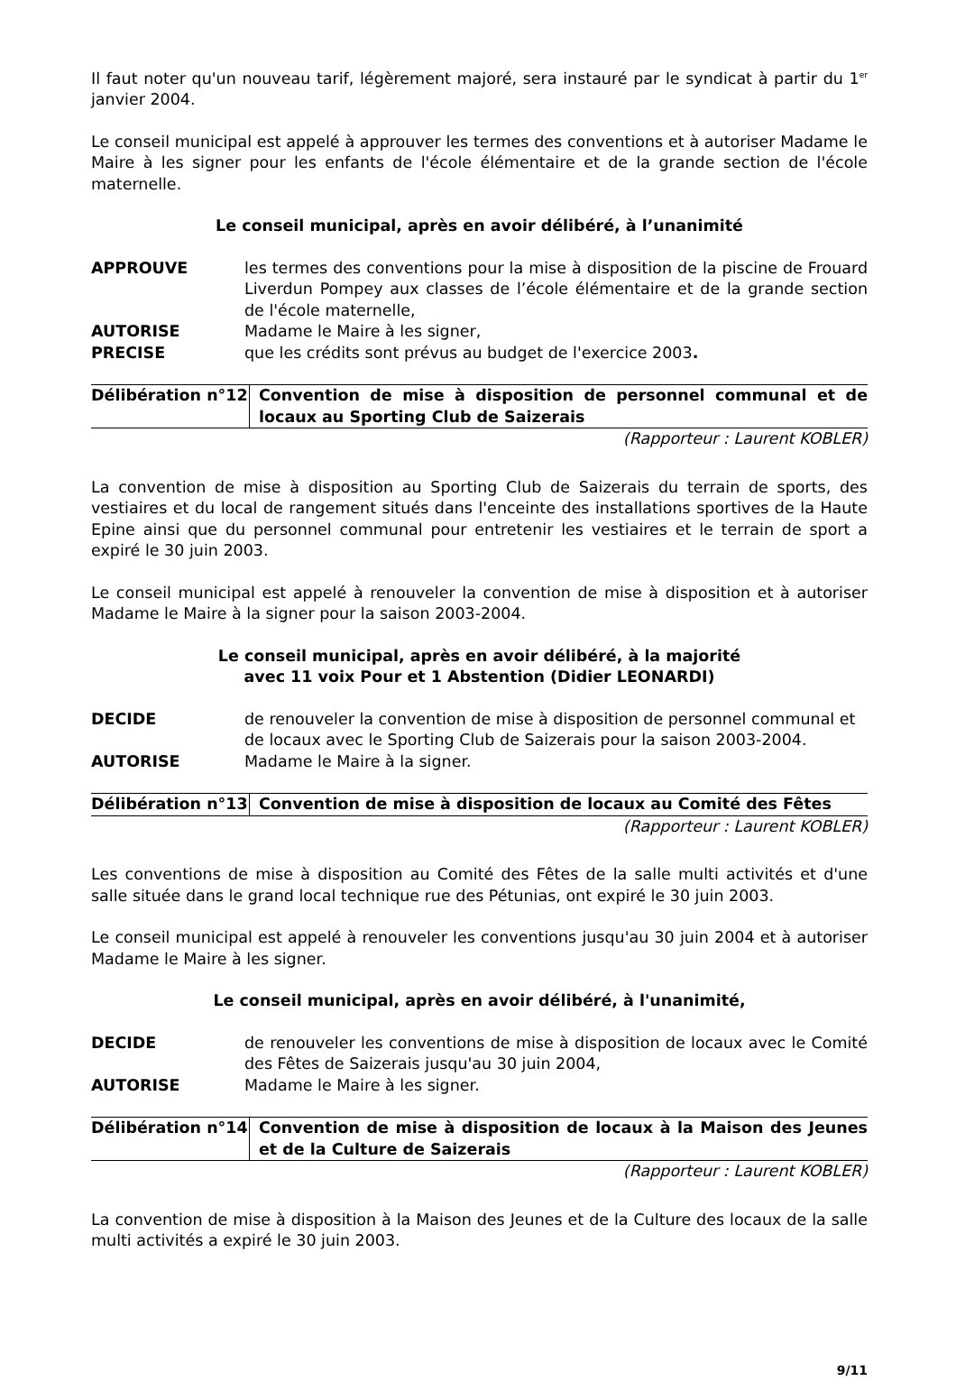Il faut noter qu'un nouveau tarif, légèrement majoré, sera instauré par le syndicat à partir du 1<sup>er</sup> janvier 2004.
Le conseil municipal est appelé à approuver les termes des conventions et à autoriser Madame le Maire à les signer pour les enfants de l'école élémentaire et de la grande section de l'école maternelle.
Le conseil municipal, après en avoir délibéré, à l’unanimité
| APPROUVE | les termes des conventions pour la mise à disposition de la piscine de Frouard Liverdun Pompey aux classes de l’école élémentaire et de la grande section de l'école maternelle, |
| AUTORISE | Madame le Maire à les signer, |
| PRECISE | que les crédits sont prévus au budget de l'exercice 2003 . |
| Délibération n°12 | Convention de mise à disposition de personnel communal et de locaux au Sporting Club de Saizerais |
(Rapporteur : Laurent KOBLER)
La convention de mise à disposition au Sporting Club de Saizerais du terrain de sports, des vestiaires et du local de rangement situés dans l'enceinte des installations sportives de la Haute Epine ainsi que du personnel communal pour entretenir les vestiaires et le terrain de sport a expiré le 30 juin 2003.
Le conseil municipal est appelé à renouveler la convention de mise à disposition et à autoriser Madame le Maire à la signer pour la saison 2003-2004.
Le conseil municipal, après en avoir délibéré, à la majorité
avec 11 voix Pour et 1 Abstention (Didier LEONARDI)
| DECIDE | de renouveler la convention de mise à disposition de personnel communal et de locaux avec le Sporting Club de Saizerais pour la saison 2003-2004. |
| AUTORISE | Madame le Maire à la signer. |
| Délibération n°13 | Convention de mise à disposition de locaux au Comité des Fêtes |
(Rapporteur : Laurent KOBLER)
Les conventions de mise à disposition au Comité des Fêtes de la salle multi activités et d'une salle située dans le grand local technique rue des Pétunias, ont expiré le 30 juin 2003.
Le conseil municipal est appelé à renouveler les conventions jusqu'au 30 juin 2004 et à autoriser Madame le Maire à les signer.
Le conseil municipal, après en avoir délibéré, à l'unanimité,
| DECIDE | de renouveler les conventions de mise à disposition de locaux avec le Comité des Fêtes de Saizerais jusqu'au 30 juin 2004, |
| AUTORISE | Madame le Maire à les signer. |
| Délibération n°14 | Convention de mise à disposition de locaux à la Maison des Jeunes et de la Culture de Saizerais |
(Rapporteur : Laurent KOBLER)
La convention de mise à disposition à la Maison des Jeunes et de la Culture des locaux de la salle multi activités a expiré le 30 juin 2003.
9/11